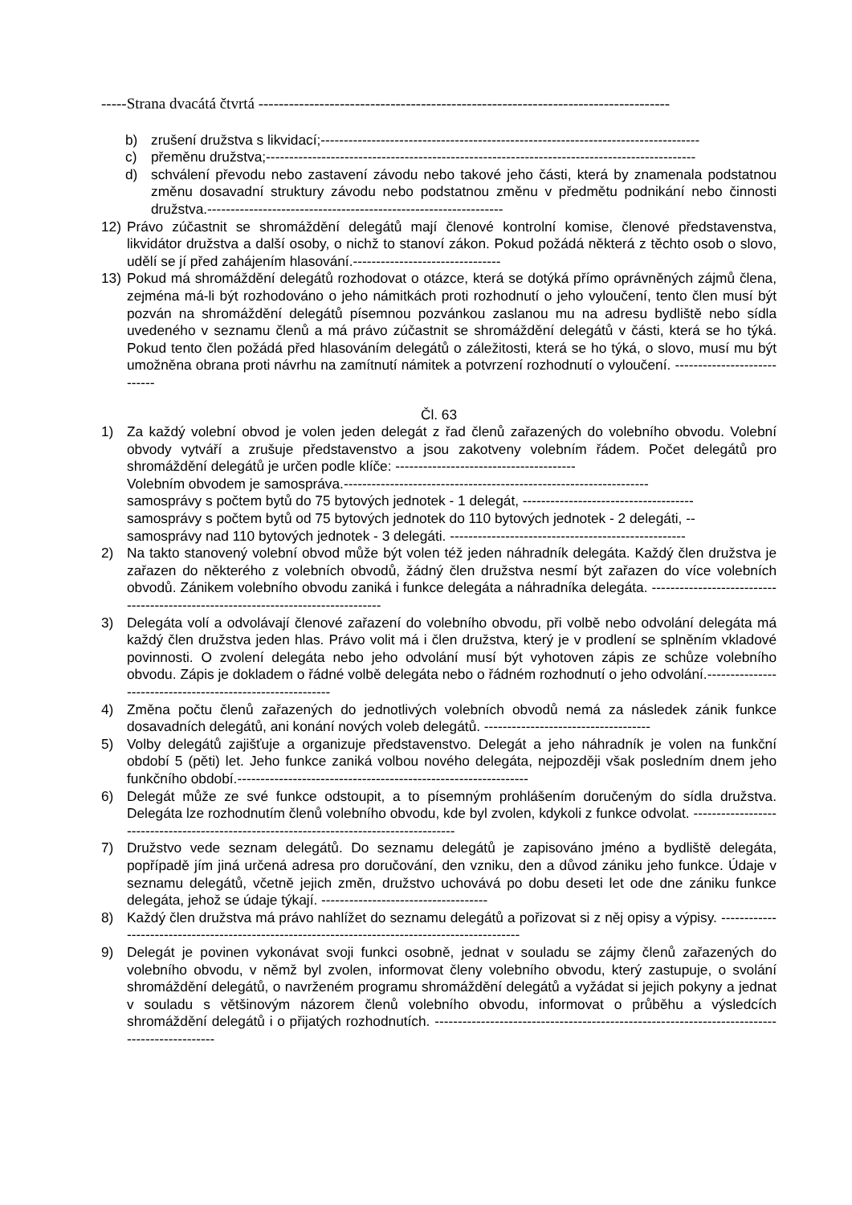-----Strana dvacátá čtvrtá ---------------------------------------------------------------------------------
b) zrušení družstva s likvidací;----------------------------------------------------------------------------------
c) přeměnu družstva;---------------------------------------------------------------------------------------------
d) schválení převodu nebo zastavení závodu nebo takové jeho části, která by znamenala podstatnou změnu dosavadní struktury závodu nebo podstatnou změnu v předmětu podnikání nebo činnosti družstva.----------------------------------------------------------------
12) Právo zúčastnit se shromáždění delegátů mají členové kontrolní komise, členové představenstva, likvidátor družstva a další osoby, o nichž to stanoví zákon. Pokud požádá některá z těchto osob o slovo, udělí se jí před zahájením hlasování.--------------------------------
13) Pokud má shromáždění delegátů rozhodovat o otázce, která se dotýká přímo oprávněných zájmů člena, zejména má-li být rozhodováno o jeho námitkách proti rozhodnutí o jeho vyloučení, tento člen musí být pozván na shromáždění delegátů písemnou pozvánkou zaslanou mu na adresu bydliště nebo sídla uvedeného v seznamu členů a má právo zúčastnit se shromáždění delegátů v části, která se ho týká. Pokud tento člen požádá před hlasováním delegátů o záležitosti, která se ho týká, o slovo, musí mu být umožněna obrana proti návrhu na zamítnutí námitek a potvrzení rozhodnutí o vyloučení. ----------------------------
Čl. 63
1) Za každý volební obvod je volen jeden delegát z řad členů zařazených do volebního obvodu. Volební obvody vytváří a zrušuje představenstvo a jsou zakotveny volebním řádem. Počet delegátů pro shromáždění delegátů je určen podle klíče: ---------------------------------------
Volebním obvodem je samospráva.------------------------------------------------------------------
samosprávy s počtem bytů do 75 bytových jednotek - 1 delegát, -------------------------------------
samosprávy s počtem bytů od 75 bytových jednotek do 110 bytových jednotek - 2 delegáti, --
samosprávy nad 110 bytových jednotek - 3 delegáti. ---------------------------------------------------
2) Na takto stanovený volební obvod může být volen též jeden náhradník delegáta. Každý člen družstva je zařazen do některého z volebních obvodů, žádný člen družstva nesmí být zařazen do více volebních obvodů. Zánikem volebního obvodu zaniká i funkce delegáta a náhradníka delegáta. ----------------------------------------------------------------------------------
3) Delegáta volí a odvolávají členové zařazení do volebního obvodu, při volbě nebo odvolání delegáta má každý člen družstva jeden hlas. Právo volit má i člen družstva, který je v prodlení se splněním vkladové povinnosti. O zvolení delegáta nebo jeho odvolání musí být vyhotoven zápis ze schůze volebního obvodu. Zápis je dokladem o řádné volbě delegáta nebo o řádném rozhodnutí o jeho odvolání.-----------------------------------------------------------
4) Změna počtu členů zařazených do jednotlivých volebních obvodů nemá za následek zánik funkce dosavadních delegátů, ani konání nových voleb delegátů. ------------------------------------
5) Volby delegátů zajišťuje a organizuje představenstvo. Delegát a jeho náhradník je volen na funkční období 5 (pěti) let. Jeho funkce zaniká volbou nového delegáta, nejpozději však posledním dnem jeho funkčního období.---------------------------------------------------------------
6) Delegát může ze své funkce odstoupit, a to písemným prohlášením doručeným do sídla družstva. Delegáta lze rozhodnutím členů volebního obvodu, kde byl zvolen, kdykoli z funkce odvolat. -----------------------------------------------------------------------------------------
7) Družstvo vede seznam delegátů. Do seznamu delegátů je zapisováno jméno a bydliště delegáta, popřípadě jím jiná určená adresa pro doručování, den vzniku, den a důvod zániku jeho funkce. Údaje v seznamu delegátů, včetně jejich změn, družstvo uchovává po dobu deseti let ode dne zániku funkce delegáta, jehož se údaje týkají. ------------------------------------
8) Každý člen družstva má právo nahlížet do seznamu delegátů a pořizovat si z něj opisy a výpisy. -------------------------------------------------------------------------------------------------
9) Delegát je povinen vykonávat svoji funkci osobně, jednat v souladu se zájmy členů zařazených do volebního obvodu, v němž byl zvolen, informovat členy volebního obvodu, který zastupuje, o svolání shromáždění delegátů, o navrženém programu shromáždění delegátů a vyžádat si jejich pokyny a jednat v souladu s většinovým názorem členů volebního obvodu, informovat o průběhu a výsledcích shromáždění delegátů i o přijatých rozhodnutích. ---------------------------------------------------------------------------------------------